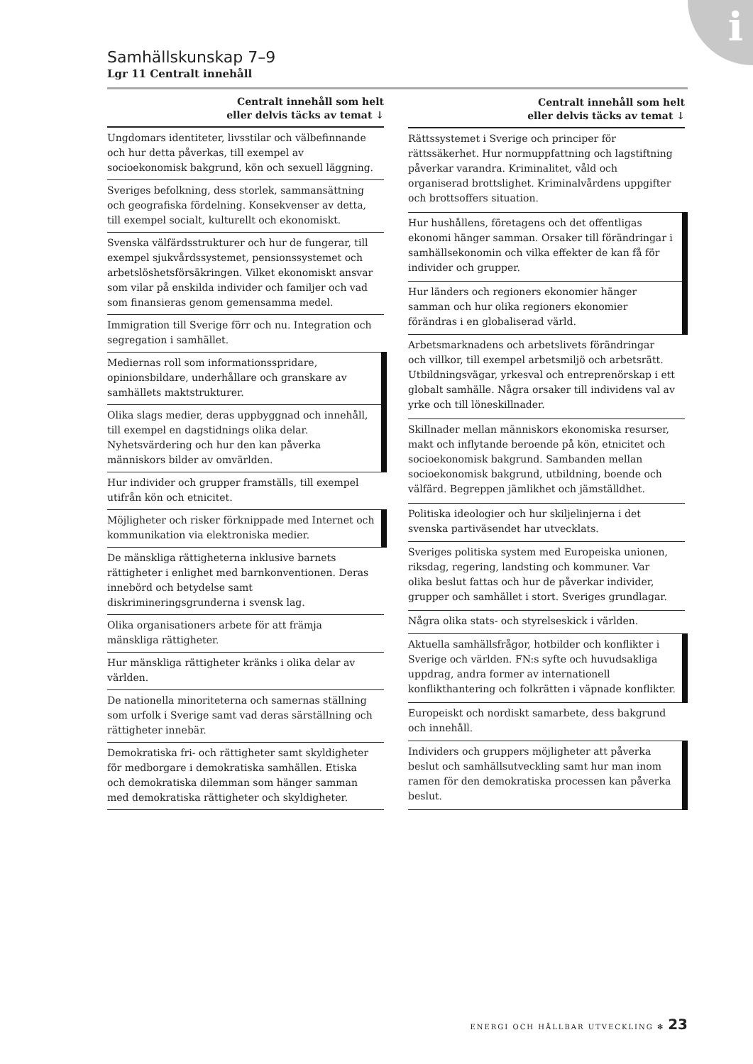i
Samhällskunskap 7–9
Lgr 11 Centralt innehåll
| Centralt innehåll som helt eller delvis täcks av temat ↓ |
| --- |
| Ungdomars identiteter, livsstilar och välbefinnande och hur detta påverkas, till exempel av socioekonomisk bakgrund, kön och sexuell läggning. |
| Sveriges befolkning, dess storlek, sammansättning och geografiska fördelning. Konsekvenser av detta, till exempel socialt, kulturellt och ekonomiskt. |
| Svenska välfärdsstrukturer och hur de fungerar, till exempel sjukvårdssystemet, pensionssystemet och arbetslöshetsförsäkringen. Vilket ekonomiskt ansvar som vilar på enskilda individer och familjer och vad som finansieras genom gemensamma medel. |
| Immigration till Sverige förr och nu. Integration och segregation i samhället. |
| Mediernas roll som informationsspridare, opinionsbildare, underhållare och granskare av samhällets maktstrukturer. |
| Olika slags medier, deras uppbyggnad och innehåll, till exempel en dagstidnings olika delar. Nyhetsvärdering och hur den kan påverka människors bilder av omvärlden. |
| Hur individer och grupper framställs, till exempel utifrån kön och etnicitet. |
| Möjligheter och risker förknippade med Internet och kommunikation via elektroniska medier. |
| De mänskliga rättigheterna inklusive barnets rättigheter i enlighet med barnkonventionen. Deras innebörd och betydelse samt diskrimineringsgrunderna i svensk lag. |
| Olika organisationers arbete för att främja mänskliga rättigheter. |
| Hur mänskliga rättigheter kränks i olika delar av världen. |
| De nationella minoriteterna och samernas ställning som urfolk i Sverige samt vad deras särställning och rättigheter innebär. |
| Demokratiska fri- och rättigheter samt skyldigheter för medborgare i demokratiska samhällen. Etiska och demokratiska dilemman som hänger samman med demokratiska rättigheter och skyldigheter. |
| Centralt innehåll som helt eller delvis täcks av temat ↓ |
| --- |
| Rättssystemet i Sverige och principer för rättssäkerhet. Hur normuppfattning och lagstiftning påverkar varandra. Kriminalitet, våld och organiserad brottslighet. Kriminalvårdens uppgifter och brottsoffers situation. |
| Hur hushållens, företagens och det offentligas ekonomi hänger samman. Orsaker till förändringar i samhällsekonomin och vilka effekter de kan få för individer och grupper. |
| Hur länders och regioners ekonomier hänger samman och hur olika regioners ekonomier förändras i en globaliserad värld. |
| Arbetsmarknadens och arbetslivets förändringar och villkor, till exempel arbetsmiljö och arbetsrätt. Utbildningsvägar, yrkesval och entreprenörskap i ett globalt samhälle. Några orsaker till individens val av yrke och till löneskillnader. |
| Skillnader mellan människors ekonomiska resurser, makt och inflytande beroende på kön, etnicitet och socioekonomisk bakgrund. Sambanden mellan socioekonomisk bakgrund, utbildning, boende och välfärd. Begreppen jämlikhet och jämställdhet. |
| Politiska ideologier och hur skiljelinjerna i det svenska partiväsendet har utvecklats. |
| Sveriges politiska system med Europeiska unionen, riksdag, regering, landsting och kommuner. Var olika beslut fattas och hur de påverkar individer, grupper och samhället i stort. Sveriges grundlagar. |
| Några olika stats- och styrelseskick i världen. |
| Aktuella samhällsfrågor, hotbilder och konflikter i Sverige och världen. FN:s syfte och huvudsakliga uppdrag, andra former av internationell konflikthantering och folkrätten i väpnade konflikter. |
| Europeiskt och nordiskt samarbete, dess bakgrund och innehåll. |
| Individers och gruppers möjligheter att påverka beslut och samhällsutveckling samt hur man inom ramen för den demokratiska processen kan påverka beslut. |
ENERGI OCH HÅLLBAR UTVECKLING ✻ 23